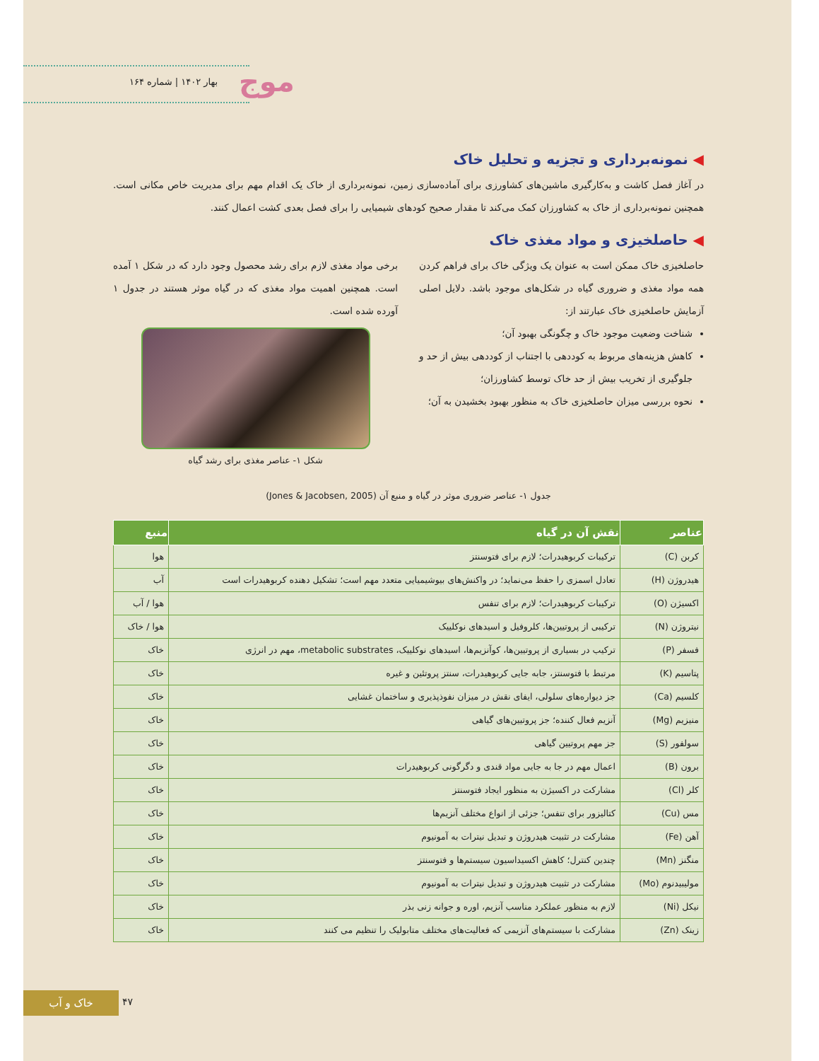موج
بهار ۱۴۰۲ | شماره ۱۶۴
◀ نمونه‌برداری و تجزیه و تحلیل خاک
در آغاز فصل کاشت و به‌کارگیری ماشین‌های کشاورزی برای آماده‌سازی زمین، نمونه‌برداری از خاک یک اقدام مهم برای مدیریت خاص مکانی است. همچنین نمونه‌برداری از خاک به کشاورزان کمک می‌کند تا مقدار صحیح کودهای شیمیایی را برای فصل بعدی کشت اعمال کنند.
◀ حاصلخیزی و مواد مغذی خاک
حاصلخیزی خاک ممکن است به عنوان یک ویژگی خاک برای فراهم کردن همه مواد مغذی و ضروری گیاه در شکل‌های موجود باشد. دلایل اصلی آزمایش حاصلخیزی خاک عبارتند از:
شناخت وضعیت موجود خاک و چگونگی بهبود آن؛
کاهش هزینه‌های مربوط به کوددهی با اجتناب از کوددهی بیش از حد و جلوگیری از تخریب بیش از حد خاک توسط کشاورزان؛
نحوه بررسی میزان حاصلخیزی خاک به منظور بهبود بخشیدن به آن؛
برخی مواد مغذی لازم برای رشد محصول وجود دارد که در شکل ۱ آمده است. همچنین اهمیت مواد مغذی که در گیاه موثر هستند در جدول ۱ آورده شده است.
شکل ۱- عناصر مغذی برای رشد گیاه
جدول ۱- عناصر ضروری موثر در گیاه و منبع آن (Jones & Jacobsen, 2005)
| عناصر | نقش آن در گیاه | منبع |
| --- | --- | --- |
| کربن (C) | ترکیبات کربوهیدرات؛ لازم برای فتوسنتز | هوا |
| هیدروژن (H) | تعادل اسمزی را حفظ می‌نماید؛ در واکنش‌های بیوشیمیایی متعدد مهم است؛ تشکیل دهنده کربوهیدرات است | آب |
| اکسیژن (O) | ترکیبات کربوهیدرات؛ لازم برای تنفس | هوا / آب |
| نیتروژن (N) | ترکیبی از پروتیین‌ها، کلروفیل و اسیدهای نوکلییک | هوا / خاک |
| فسفر (P) | ترکیب در بسیاری از پروتیین‌ها، کوآنزیم‌ها، اسیدهای نوکلییک، metabolic substrates، مهم در انرژی | خاک |
| پتاسیم (K) | مرتبط با فتوسنتز، جابه جایی کربوهیدرات، سنتز پروتئین و غیره | خاک |
| کلسیم (Ca) | جز دیواره‌های سلولی، ایفای نقش در میزان نفوذپذیری و ساختمان غشایی | خاک |
| منیزیم (Mg) | آنزیم فعال کننده؛ جز پروتیین‌های گیاهی | خاک |
| سولفور (S) | جز مهم پروتیین گیاهی | خاک |
| برون (B) | اعمال مهم در جا به جایی مواد قندی و دگرگونی کربوهیدرات | خاک |
| کلر (Cl) | مشارکت در اکسیژن به منظور ایجاد فتوسنتز | خاک |
| مس (Cu) | کتالیزور برای تنفس؛ جزئی از انواع مختلف آنزیم‌ها | خاک |
| آهن (Fe) | مشارکت در تثبیت هیدروژن و تبدیل نیترات به آمونیوم | خاک |
| منگنز (Mn) | چندین کنترل؛ کاهش اکسیداسیون سیستم‌ها و فتوسنتز | خاک |
| مولیبیدنوم (Mo) | مشارکت در تثبیت هیدروژن و تبدیل نیترات به آمونیوم | خاک |
| نیکل (Ni) | لازم به منظور عملکرد مناسب آنزیم، اوره و جوانه زنی بذر | خاک |
| زینک (Zn) | مشارکت با سیستم‌های آنزیمی که فعالیت‌های مختلف متابولیک را تنظیم می کنند | خاک |
خاک و آب ۴۷